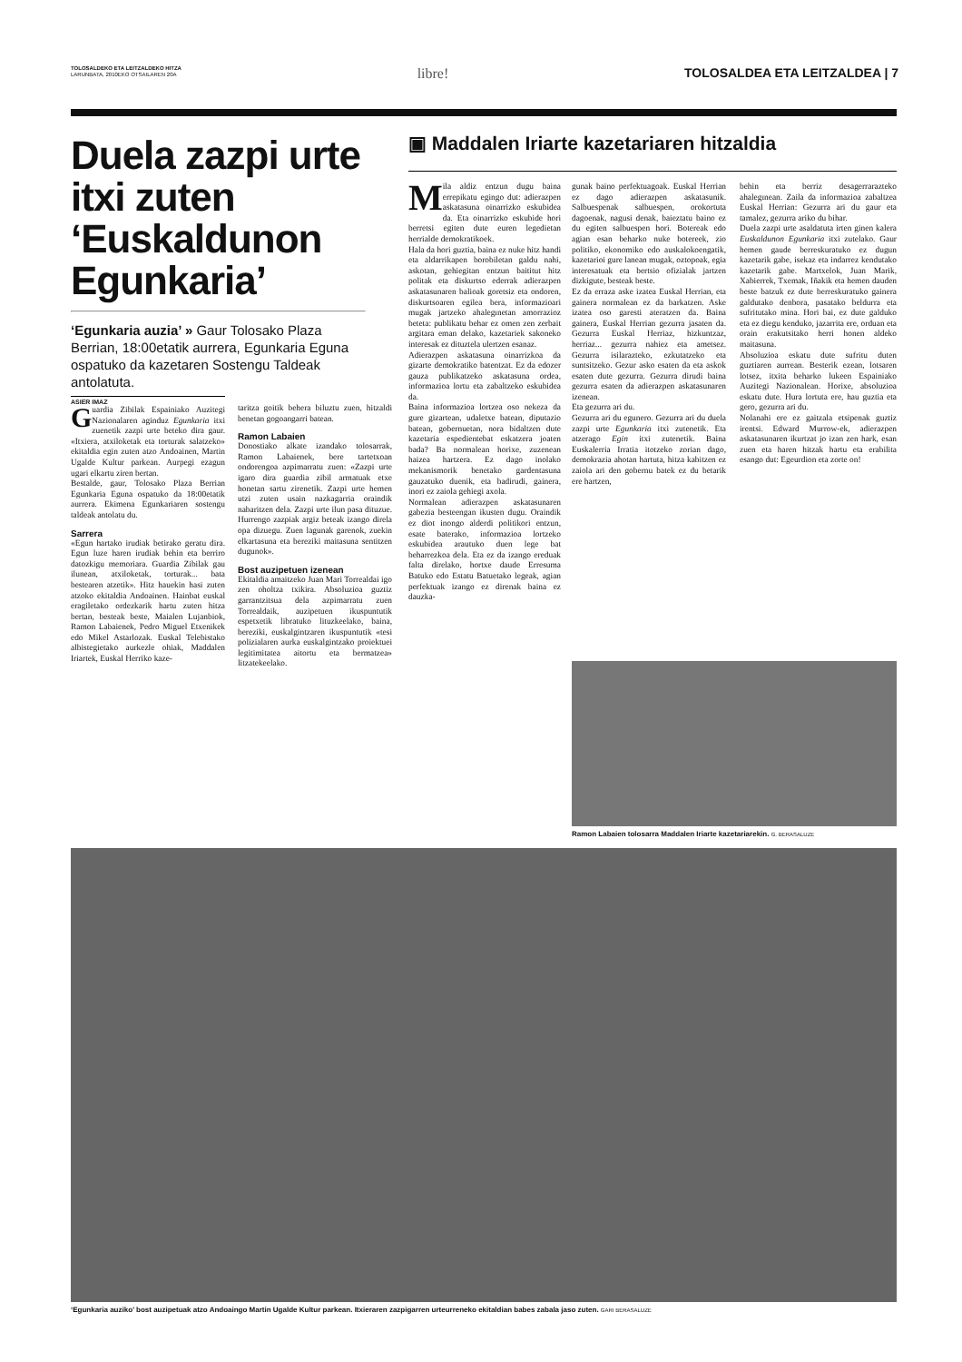TOLOSALDEKO ETA LEITZALDEKO HITZA
LARUNBATA, 2010EKO OTSAILAREN 20A
libre! TOLOSALDEA ETA LEITZALDEA | 7
Duela zazpi urte itxi zuten ‘Euskaldunon Egunkaria’
‘Egunkaria auzia’ » Gaur Tolosako Plaza Berrian, 18:00etatik aurrera, Egunkaria Eguna ospatuko da kazetaren Sostengu Taldeak antolatuta.
ASIER IMAZ
Guardia Zibilak Espainiako Auzitegi Nazionalaren aginduz Egunkaria itxi zuenetik zazpi urte beteko dira gaur. «Itxiera, atxiloketak eta torturak salatzeko» ekitaldia egin zuten atzo Andoainen, Martin Ugalde Kultur parkean. Aurpegi ezagun ugari elkartu ziren bertan.
Bestalde, gaur, Tolosako Plaza Berrian Egunkaria Eguna ospatuko da 18:00etatik aurrera. Ekimena Egunkariaren sostengu taldeak antolatu du.
Sarrera
«Egun hartako irudiak betirako geratu dira. Egun luze haren irudiak behin eta berriro datozkigu memoriara. Guardia Zibilak gau ilunean, atxiloketak, torturak... bata bestearen atzetik». Hitz hauekin hasi zuten atzoko ekitaldia Andoainen. Hainbat euskal eragiletako ordezkarik hartu zuten hitza bertan, besteak beste, Maialen Lujanbiok, Ramon Labaienek, Pedro Miguel Etxenikek edo Mikel Astarlozak. Euskal Telebistako albistegietako aurkezle ohiak, Maddalen Iriartek, Euskal Herriko kaze-
taritza goitik behera biluztu zuen, hitzaldi benetan gogoangarri batean.
Ramon Labaien
Donostiako alkate izandako tolosarrak, Ramon Labaienek, bere tartetxoan ondorengoa azpimarratu zuen: «Zazpi urte igaro dira guardia zibil armatuak etxe honetan sartu zirenetik. Zazpi urte hemen utzi zuten usain nazkagarria oraindik nabaritzen dela. Zazpi urte ilun pasa dituzue. Hurrengo zazpiak argiz beteak izango direla opa dizuegu. Zuen lagunak garenok, zuekin elkartasuna eta bereziki maitasuna sentitzen dugunok».
Bost auzipetuen izenean
Ekitaldia amaitzeko Juan Mari Torrealdai igo zen oholtza txikira. Absoluzioa guztiz garrantzitsua dela azpimarratu zuen Torrealdaik, auzipetuen ikuspuntutik espetxetik libratuko lituzkeelako, baina, bereziki, euskalgintzaren ikuspuntutik «tesi polizialaren aurka euskalgintzako proiektuei legitimitatea aitortu eta bermatzea» litzatekeelako.
▣ Maddalen Iriarte kazetariaren hitzaldia
Mila aldiz entzun dugu baina errepikatu egingo dut: adierazpen askatasuna oinarrizko eskubidea da. Eta oinarrizko eskubide hori berretsi egiten dute euren legedietan herrialde demokratikoek.
Hala da hori guztia, baina ez nuke hitz handi eta aldarrikapen borobiletan galdu nahi, askotan, gehiegitan entzun baititut hitz politak eta diskurtso ederrak adierazpen askatasunaren balioak goretsiz eta ondoren, diskurtsoaren egilea bera, informazioari mugak jartzeko ahalegınetan amorrazioz beteta: publikatu behar ez omen zen zerbait argitara eman delako, kazetariek sakoneko interesak ez dituztela ulertzen esanaz.
Adierazpen askatasuna oinarrizkoa da gizarte demokratiko batentzat. Ez da edozer gauza publikatzeko askatasuna ordea, informazioa lortu eta zabaltzeko eskubidea da.
Baina informazioa lortzea oso nekeza da gure gizartean, udaletxe batean, diputazio batean, gobernuetan, nora bidaltzen dute kazetaria espedientebat eskatzera joaten bada? Ba normalean horixe, zuzenean haizea hartzera. Ez dago inolako mekanismorik benetako gardentasuna gauzatuko duenik, eta badirudi, gainera, inori ez zaiola gehiegi axola.
Normalean adierazpen askatasunaren gabezia besteengan ikusten dugu. Oraindik ez diot inongo alderdi politikori entzun, esate baterako, informazioa lortzeko eskubidea arautuko duen lege bat beharrezkoa dela. Eta ez da izango ereduak falta direlako, hortxe daude Erresuma Batuko edo Estatu Batuetako legeak, agian perfektuak izango ez direnak baina ez dauzka-
gunak baino perfektuagoak. Euskal Herrian ez dago adierazpen askatasunik. Salbuespenak salbuespen, orokortuta dagoenak, nagusi denak, baieztatu baino ez du egiten salbuespen hori. Botereak edo agian esan beharko nuke botereek, zio politiko, ekonomiko edo auskalokoengatik, kazetarioi gure lanean mugak, oztopoak, egia interesatuak eta bertsio ofizialak jartzen dizkigute, besteak beste.
Ez da erraza aske izatea Euskal Herrian, eta gainera normalean ez da barkatzen. Aske izatea oso garesti ateratzen da. Baina gainera, Euskal Herrian gezurra jasaten da. Gezurra Euskal Herriaz, hizkuntzaz, herriaz... gezurra nahiez eta ametsez. Gezurra isilarazteko, ezkutatzeko eta suntsitzeko. Gezur asko esaten da eta askok esaten dute gezurra. Gezurra dirudi baina gezurra esaten da adierazpen askatasunaren izenean.
Eta gezurra ari du.
Gezurra ari du egunero. Gezurra ari du duela zazpi urte Egunkaria itxi zutenetik. Eta atzerago Egin itxi zutenetik. Baina Euskalerria Irratia itotzeko zorian dago, demokrazia ahotan hartuta, hitza kabitzen ez zaiola ari den gobernu batek ez du betarik ere hartzen,
behin eta berriz desagerrarazteko ahalegınean. Zaila da informazioa zabaltzea Euskal Herrian: Gezurra ari du gaur eta tamalez, gezurra ariko du bihar.
Duela zazpi urte asaldatuta irten ginen kalera Euskaldunon Egunkaria itxi zutelako. Gaur hemen gaude berreskuratuko ez dugun kazetarik gabe, isekaz eta indarrez kendutako kazetarik gabe. Martxelok, Juan Marik, Xabierrek, Txemak, Iñakik eta hemen dauden beste batzuk ez dute berreskuratuko gainera galdutako denbora, pasatako beldurra eta sufritutako mina. Hori bai, ez dute galduko eta ez diegu kenduko, jazarrita ere, orduan eta orain erakutsitako herri honen aldeko maitasuna.
Absoluzioa eskatu dute sufritu duten guztiaren aurrean. Besterik ezean, lotsaren lotsez, itxita beharko lukeen Espainiako Auzitegi Nazionalean. Horixe, absoluzioa eskatu dute. Hura lortuta ere, hau guztia eta gero, gezurra ari du.
Nolanahi ere ez gaitzala etsipenak guztiz irentsi. Edward Murrow-ek, adierazpen askatasunaren ikurtzat jo izan zen hark, esan zuen eta haren hitzak hartu eta erabilita esango dut: Egeurdion eta zorte on!
Ramon Labaien tolosarra Maddalen Iriarte kazetariarekin. G. BERASALUZE
‘Egunkaria auziko’ bost auzipetuak atzo Andoaingo Martin Ugalde Kultur parkean. Itxieraren zazpigarren urteurreneko ekitaldian babes zabala jaso zuten. GARI BERASALUZE